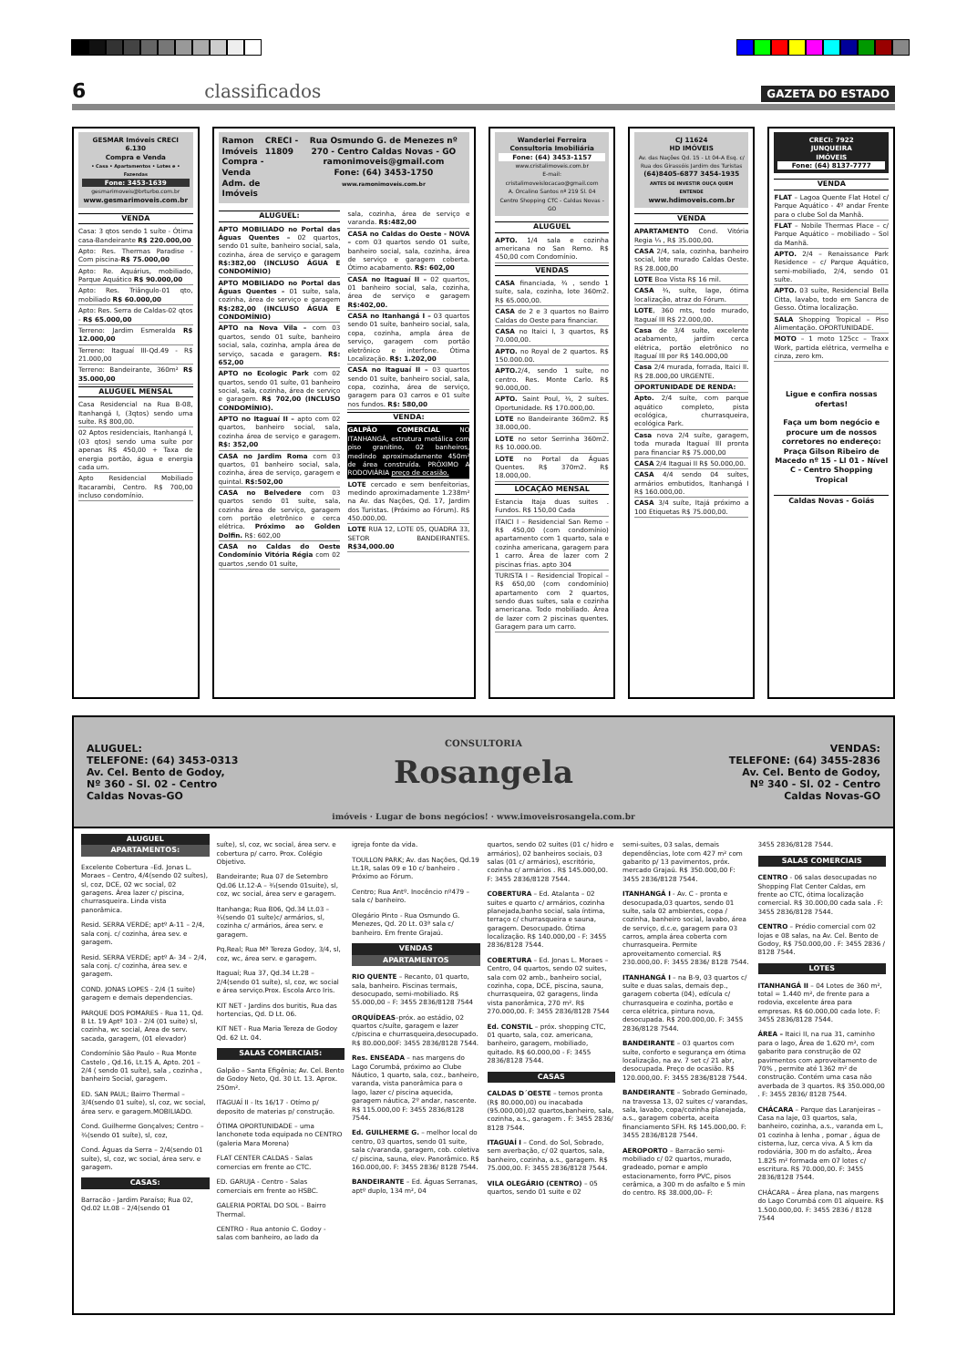6 classificados GAZETA DO ESTADO
GESMAR Imóveis CRECI 6.130
Compra e Venda
• Casa • Apartamentos • Lotes e • Fazendas
Fone: 3453-1639
gesmarimoveis@brturbo.com.br
www.gesmarimoveis.com.br
VENDA
Casa: 3 qtos sendo 1 suíte - Ótima casa-Bandeirante R$ 220.000,00
Apto: Res. Thermas Paradise - Com piscina-R$ 75.000,00
Apto: Re. Aquárius, mobiliado, Parque Aquático R$ 90.000,00
Apto: Res. Triângulo-01 qto, mobiliado R$ 60.000,00
Apto: Res. Serra de Caldas-02 qtos - R$ 65.000,00
Terreno: Jardim Esmeralda R$ 12.000,00
Terreno: Itaguaí III-Qd.49 - R$ 21.000,00
Terreno: Bandeirante, 360m² R$ 35.000,00
ALUGUEL MENSAL
Casa Residencial na Rua B-08, Itanhangá I, (3qtos) sendo uma suíte. R$ 800,00.
02 Aptos residenciais, Itanhangá I, (03 qtos) sendo uma suíte por apenas R$ 450,00 + Taxa de energia portão, água e energia cada um.
Apto Residencial Mobiliado Itacarambi, Centro. R$ 700,00 incluso condomínio.
Ramon Imóveis
Compra - Venda
Adm. de Imóveis CRECI - 11809 Rua Osmundo G. de Menezes nº 270 - Centro Caldas Novas - GO
ramonimoveis@gmail.com
Fone: (64) 3453-1750
www.ramonimoveis.com.br
ALUGUEL:
APTO MOBILIADO no Portal das Águas Quentes – 02 quartos, sendo 01 suíte, banheiro social, sala, cozinha, área de serviço e garagem R$:382,00 (INCLUSO ÁGUA E CONDOMÍNIO)
APTO MOBILIADO no Portal das Águas Quentes – 01 suíte, sala, cozinha, área de serviço e garagem R$:282,00 (INCLUSO ÁGUA E CONDOMÍNIO)
APTO na Nova Vila – com 03 quartos, sendo 01 suíte, banheiro social, sala, cozinha, ampla área de serviço, sacada e garagem. R$: 652,00
APTO no Ecologic Park com 02 quartos, sendo 01 suíte, 01 banheiro social, sala, cozinha, área de serviço e garagem. R$ 702,00 (INCLUSO CONDOMÍNIO).
APTO no Itaguaí II – apto com 02 quartos, banheiro social, sala, cozinha área de serviço e garagem. R$: 352,00
CASA no Jardim Roma com 03 quartos, 01 banheiro social, sala, cozinha, área de serviço, garagem e quintal. R$:502,00
CASA no Belvedere com 03 quartos sendo 01 suíte, sala, cozinha área de serviço, garagem com portão eletrônico e cerca elétrica. Próximo ao Golden Dolfin. R$: 602,00
CASA no Caldas do Oeste Condomínio Vitória Régia com 02 quartos ,sendo 01 suíte,
sala, cozinha, área de serviço e varanda. R$:482,00
CASA no Caldas do Oeste - NOVA – com 03 quartos sendo 01 suíte, banheiro social, sala, cozinha, área de serviço e garagem coberta. Ótimo acabamento. R$: 602,00
CASA no Itaguaí II – 02 quartos, 01 banheiro social, sala, cozinha, área de serviço e garagem R$:402,00.
CASA no Itanhangá I – 03 quartos sendo 01 suíte, banheiro social, sala, copa, cozinha, ampla área de serviço, garagem com portão eletrônico e interfone. Ótima Localização. R$: 1.202,00
CASA no Itaguaí II – 03 quartos sendo 01 suíte, banheiro social, sala, copa, cozinha, área de serviço, garagem para 03 carros e 01 suíte nos fundos. R$: 580,00
VENDA:
GALPÃO COMERCIAL NO ITANHANGÁ, estrutura metálica com piso granitino, 02 banheiros, medindo aproximadamente 450m² de área construída. PRÓXIMO A RODOVIÁRIA preço de ocasião.
LOTE cercado e sem benfeitorias, medindo aproximadamente 1.238m² na Av. das Nações, Qd. 17, Jardim dos Turistas. (Próximo ao Fórum). R$ 450.000,00.
LOTE RUA 12, LOTE 05, QUADRA 33, SETOR BANDEIRANTES. R$34,000.00
Wanderlei Ferreira
Consultoria Imobiliária
Fone: (64) 3453-1157
www.cristalimoveis.com.br
E-mail: cristalimoveislocacao@gmail.com
A. Orcalino Santos nº 219 Sl. 04 Centro Shopping CTC - Caldas Novas - GO
ALUGUEL
APTO. 1/4 sala e cozinha americana no San Remo. R$ 450,00 com Condomínio.
VENDAS
CASA financiada, ¾ , sendo 1 suíte, sala, cozinha, lote 360m2. R$ 65.000,00.
CASA de 2 e 3 quartos no Bairro Caldas do Oeste para financiar.
CASA no Itaici I, 3 quartos, R$ 70.000,00.
APTO. no Royal de 2 quartos. R$ 150.000.00.
APTO. 2/4, sendo 1 suíte, no centro. Res. Monte Carlo. R$ 90.000,00.
APTO. Saint Poul, ¾, 2 suítes. Oportunidade. R$ 170.000,00.
LOTE no Bandeirante 360m2. R$ 38.000,00.
LOTE no setor Serrinha 360m2. R$ 10.000.00.
LOTE no Portal da Águas Quentes. R$ 370m2. R$ 18.000,00.
LOCAÇÃO MENSAL
Estancia Itaja duas suites . Fundos. R$ 150,00 Cada
ITAICI I – Residencial San Remo – R$ 450,00 (com condomínio) apartamento com 1 quarto, sala e cozinha americana, garagem para 1 carro. Área de lazer com 2 piscinas frias. apto 304
TURISTA I – Residencial Tropical – R$ 650,00 (com condomínio) apartamento com 2 quartos, sendo duas suítes, sala e cozinha americana. Todo mobiliado. Área de lazer com 2 piscinas quentes. Garagem para um carro.
CJ 11624
HD IMÓVEIS
Av. das Nações Qd. 15 - Lt 04-A Esq. c/ Rua dos Girassóis Jardim dos Turistas
(64)8405-6877 3454-1935
ANTES DE INVESTIR OUÇA QUEM ENTENDE
www.hdimoveis.com.br
VENDA
APARTAMENTO Cond. Vitória Regia ¼ , R$ 35.000,00.
CASA 2/4, sala, cozinha, banheiro social, lote murado Caldas Oeste. R$ 28.000,00
LOTE Boa Vista R$ 16 mil.
CASA ¾, suíte, lage, ótima localização, atraz do Fórum.
LOTE, 360 mts, todo murado, Itaguaí III R$ 22.000,00.
Casa de 3/4 suíte, excelente acabamento, jardim cerca elétrica, portão eletrônico no Itaguaí III por R$ 140.000,00
Casa 2/4 murada, forrada, Itaici II. R$ 28.000,00 URGENTE.
OPORTUNIDADE DE RENDA:
Apto. 2/4 suíte, com parque aquático completo, pista ecológica, churrasqueira, ecológica Park.
Casa nova 2/4 suíte, garagem, toda murada Itaguaí III pronta para financiar R$ 75.000,00
CASA 2/4 Itaguai II R$ 50.000,00.
CASA 4/4 sendo 04 suítes, armários embutidos, Itanhangá I R$ 160.000,00.
CASA 3/4 suíte, Itajá próximo a 100 Etiquetas R$ 75.000,00.
CRECI: 7922
JUNQUEIRA
IMÓVEIS
Fone: (64) 8137-7777
VENDA
FLAT – Lagoa Quente Flat Hotel c/ Parque Aquático - 4º andar Frente para o clube Sol da Manhã.
FLAT – Nobile Thermas Place – c/ Parque Aquático – mobiliado – Sol da Manhã.
APTO. 2/4 – Renaissance Park Residence – c/ Parque Aquático, semi-mobiliado, 2/4, sendo 01 suíte.
APTO. 03 suíte, Residencial Bella Citta, lavabo, todo em Sancra de Gesso. Ótima localização.
SALA Shopping Tropical – Piso Alimentação. OPORTUNIDADE.
MOTO – 1 moto 125cc – Traxx Work, partida elétrica, vermelha e cinza, zero km.
Ligue e confira nossas ofertas!
Faça um bom negócio e procure um de nossos corretores no endereço: Praça Gilson Ribeiro de Macedo nº 15 - Ll 01 - Nível C - Centro Shopping Tropical
Caldas Novas - Goiás
ALUGUEL:
TELEFONE: (64) 3453-0313
Av. Cel. Bento de Godoy,
Nº 360 - Sl. 02 - Centro
Caldas Novas-GO
CONSULTORIA
Rosangela
imóveis · Lugar de bons negócios! · www.imoveisrosangela.com.br
VENDAS:
TELEFONE: (64) 3455-2836
Av. Cel. Bento de Godoy,
Nº 340 - Sl. 02 - Centro
Caldas Novas-GO
ALUGUEL
APARTAMENTOS:
Excelente Cobertura –Ed. Jonas L. Moraes – Centro, 4/4(sendo 02 suítes), sl, coz, DCE, 02 wc social, 02 garagens. Área lazer c/ piscina, churrasqueira. Linda vista panorâmica.
Resid. SERRA VERDE; aptº A-11 – 2/4, sala conj. c/ cozinha, área sev. e garagem.
Resid. SERRA VERDE; aptº A- 34 – 2/4, sala conj. c/ cozinha, área sev. e garagem.
COND. JONAS LOPES - 2/4 (1 suite) garagem e demais dependencias.
PARQUE DOS POMARES - Rua 11, Qd. B Lt. 19 Aptº 103 - 2/4 (01 suite) sl, cozinha, wc social, Area de serv. sacada, garagem, (01 elevador)
Condomínio São Paulo – Rua Monte Castelo , Qd.16, Lt.15 A, Apto. 201 – 2/4 ( sendo 01 suíte), sala , cozinha , banheiro Social, garagem.
ED. SAN PAUL; Bairro Thermal – 3/4(sendo 01 suíte), sl, coz, wc social, área serv. e garagem.MOBILIADO.
Cond. Guilherme Gonçalves; Centro – ¾(sendo 01 suíte), sl, coz,
Cond. Águas da Serra – 2/4(sendo 01 suíte), sl, coz, wc social, área serv. e garagem.
CASAS:
Barracão - Jardim Paraíso; Rua 02, Qd.02 Lt.08 – 2/4(sendo 01
suíte), sl, coz, wc social, área serv. e cobertura p/ carro. Prox. Colégio Objetivo.
Bandeirante; Rua 07 de Setembro Qd.06 Lt.12-A – ¾(sendo 01suite), sl, coz, wc social, área serv e garagem.
Itanhanga; Rua B06, Qd.34 Lt.03 – ¾(sendo 01 suíte)c/ armários, sl, cozinha c/ armários, área serv. e garagem.
Pq.Real; Rua Mª Tereza Godoy, 3/4, sl, coz, wc, área serv. e garagem.
Itaguaí; Rua 37, Qd.34 Lt.28 – 2/4(sendo 01 suíte), sl, coz, wc social e área serviço.Prox. Escola Arco Iris.
KIT NET - Jardins dos buritis, Rua das hortencias, Qd. D Lt. 06.
KIT NET - Rua Maria Tereza de Godoy Qd. 62 Lt. 04.
SALAS COMERCIAIS:
Galpão – Santa Efigênia; Av. Cel. Bento de Godoy Neto, Qd. 30 Lt. 13. Aprox. 250m².
ITAGUAÍ II - lts 16/17 - Otímo p/ deposito de materias p/ construção.
ÓTIMA OPORTUNIDADE – uma lanchonete toda equipada no CENTRO (galeria Mara Morena)
FLAT CENTER CALDAS - Salas comercias em frente ao CTC.
ED. GARUJA - Centro - Salas comerciais em frente ao HSBC.
GALERIA PORTAL DO SOL – Bairro Thermal.
CENTRO - Rua antonio C. Godoy - salas com banheiro, ao lado da
igreja fonte da vida.
TOULLON PARK; Av. das Nações, Qd.19 Lt.1R, salas 09 e 10 c/ banheiro . Próximo ao Fórum.
Centro; Rua Antº. Inocêncio nº479 – sala c/ banheiro.
Olegário Pinto - Rua Osmundo G. Menezes, Qd. 20 Lt. 03ª sala c/ banheiro. Em frente Grajaú.
VENDAS
APARTAMENTOS
RIO QUENTE – Recanto, 01 quarto, sala, banheiro. Piscinas termais, desocupado, semi-mobiliado. R$ 55.000,00 – F: 3455 2836/8128 7544
ORQUÍDEAS–próx. ao estádio, 02 quartos c/suíte, garagem e lazer c/piscina e churrasqueira,desocupado. R$ 80.000,00F: 3455 2836/8128 7544.
Res. ENSEADA – nas margens do Lago Corumbá, próximo ao Clube Náutico, 1 quarto, sala, coz., banheiro, varanda, vista panorâmica para o lago, lazer c/ piscina aquecida, garagem náutica, 2º andar, nascente. R$ 115.000,00 F: 3455 2836/8128 7544.
Ed. GUILHERME G. – melhor local do centro, 03 quartos, sendo 01 suite, sala c/varanda, garagem, cob. coletiva c/ piscina, sauna, elev. Panorâmico. R$ 160.000,00. F: 3455 2836/ 8128 7544.
BANDEIRANTE – Ed. Águas Serranas, aptº duplo, 134 m², 04
quartos, sendo 02 suites (01 c/ hidro e armários), 02 banheiros sociais, 03 salas (01 c/ armários), escritório, cozinha c/ armários . R$ 145.000,00. F: 3455 2836/8128 7544.
COBERTURA – Ed. Atalanta – 02 suites e quarto c/ armários, cozinha planejada,banho social, sala íntima, terraço c/ churrasqueira e sauna, garagem. Desocupado. Ótima localização. R$ 140.000,00 - F: 3455 2836/8128 7544.
COBERTURA – Ed. Jonas L. Moraes – Centro, 04 quartos, sendo 02 suites, sala com 02 amb., banheiro social, cozinha, copa, DCE, piscina, sauna, churrasqueira, 02 garagens, linda vista panorâmica, 270 m². R$ 270.000,00. F: 3455 2836/8128 7544
Ed. CONSTIL – próx. shopping CTC, 01 quarto, sala, coz. americana, banheiro, garagem, mobiliado, quitado. R$ 60.000,00 - F: 3455 2836/8128 7544.
CASAS
CALDAS D´OESTE – temos pronta (R$ 80.000,00) ou inacabada (95.000,00),02 quartos,banheiro, sala, cozinha, a.s., garagem . F: 3455 2836/ 8128 7544.
ITAGUAÍ I – Cond. do Sol, Sobrado, sem averbação, c/ 02 quartos, sala, banheiro, cozinha, a.s., garagem. R$ 75.000,00. F: 3455 2836/8128 7544.
VILA OLEGÁRIO (CENTRO) – 05 quartos, sendo 01 suite e 02
semi-suites, 03 salas, demais dependências, lote com 427 m² com gabarito p/ 13 pavimentos, próx. mercado Grajaú. R$ 350.000,00 F: 3455 2836/8128 7544.
ITANHANGÁ I - Av. C - pronta e desocupada,03 quartos, sendo 01 suíte, sala 02 ambientes, copa / cozinha, banheiro social, lavabo, área de serviço, d.c.e, garagem para 03 carros, ampla área coberta com churrasqueira. Permite aproveitamento comercial. R$ 230.000,00. F: 3455 2836/ 8128 7544.
ITANHANGÁ I – na B-9, 03 quartos c/ suíte e duas salas, demais dep., garagem coberta (04), edícula c/ churrasqueira e cozinha, portão e cerca elétrica, pintura nova, desocupada. R$ 200.000,00. F: 3455 2836/8128 7544.
BANDEIRANTE – 03 quartos com suíte, conforto e segurança em ótima localização, na av. 7 set c/ 21 abr, desocupada. Preço de ocasião. R$ 120.000,00. F: 3455 2836/8128 7544.
BANDEIRANTE – Sobrado Geminado, na travessa 13, 02 suites c/ varandas, sala, lavabo, copa/cozinha planejada, a.s., garagem coberta, aceita financiamento SFH. R$ 145.000,00. F: 3455 2836/8128 7544.
AEROPORTO – Barracão semi-mobiliado c/ 02 quartos, murado, gradeado, pomar e amplo estacionamento, forro PVC, pisos cerâmica, a 300 m do asfalto e 5 min do centro. R$ 38.000,00– F:
3455 2836/8128 7544.
SALAS COMERCIAIS
CENTRO - 06 salas desocupadas no Shopping Flat Center Caldas, em frente ao CTC, ótima localização comercial. R$ 30.000,00 cada sala . F: 3455 2836/8128 7544.
CENTRO – Prédio comercial com 02 lojas e 08 salas, na Av. Cel. Bento de Godoy, R$ 750.000,00 . F: 3455 2836 / 8128 7544.
LOTES
ITANHANGÁ II – 04 Lotes de 360 m², total = 1.440 m², de frente para a rodovia, excelente área para empresas. R$ 60.000,00 cada lote. F: 3455 2836/8128 7544.
ÁREA – Itaici II, na rua 31, caminho para o lago, Área de 1.620 m², com gabarito para construção de 02 pavimentos com aproveitamento de 70% , permite até 1362 m² de construção. Contém uma casa não averbada de 3 quartos. R$ 350.000,00 . F: 3455 2836/ 8128 7544.
CHÁCARA – Parque das Laranjeiras – Casa na laje, 03 quartos, sala, banheiro, cozinha, a.s., varanda em L, 01 cozinha à lenha , pomar , água de cisterna, luz, cerca viva. A 5 km da rodoviária, 300 m do asfalto,. Área 1.825 m² formada em 07 lotes c/ escritura. R$ 70.000,00. F: 3455 2836/8128 7544.
CHÁCARA – Área plana, nas margens do Lago Corumbá com 01 alqueire. R$ 1.500.000,00. F: 3455 2836 / 8128 7544